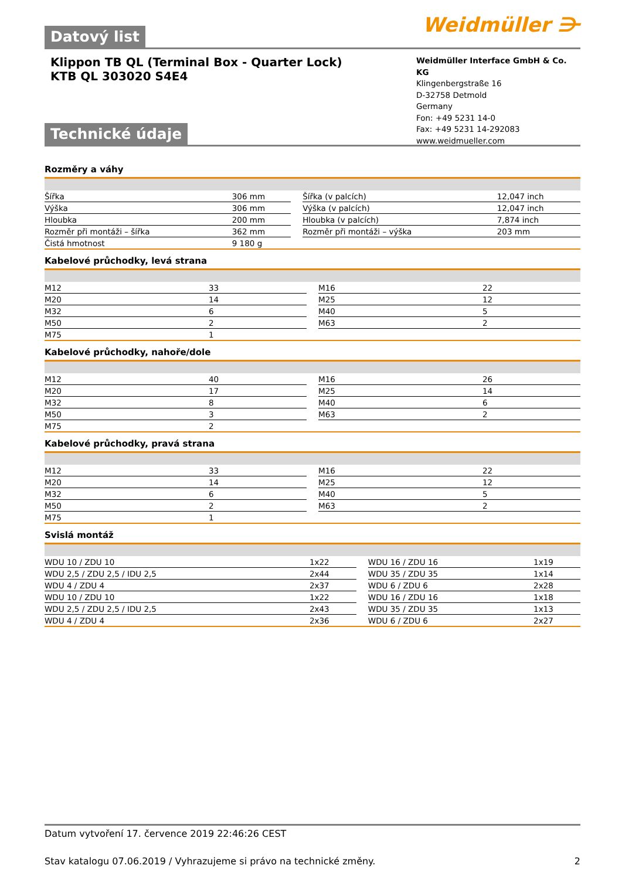Weidmüller ⋺
Datový list
Klippon TB QL (Terminal Box - Quarter Lock)
KTB QL 303020 S4E4
Weidmüller Interface GmbH & Co. KG
Klingenbergstraße 16
D-32758 Detmold
Germany
Fon: +49 5231 14-0
Fax: +49 5231 14-292083
www.weidmueller.com
Technické údaje
Rozměry a váhy
| Šířka | 306 mm | | Šířka (v palcích) | 12,047 inch |
| Výška | 306 mm | | Výška (v palcích) | 12,047 inch |
| Hloubka | 200 mm | | Hloubka (v palcích) | 7,874 inch |
| Rozměr při montáži – šířka | 362 mm | | Rozměr při montáži – výška | 203 mm |
| Čistá hmotnost | 9 180 g | | | |
Kabelové průchodky, levá strana
| M12 | 33 | | M16 | 22 |
| M20 | 14 | | M25 | 12 |
| M32 | 6 | | M40 | 5 |
| M50 | 2 | | M63 | 2 |
| M75 | 1 | | | |
Kabelové průchodky, nahoře/dole
| M12 | 40 | | M16 | 26 |
| M20 | 17 | | M25 | 14 |
| M32 | 8 | | M40 | 6 |
| M50 | 3 | | M63 | 2 |
| M75 | 2 | | | |
Kabelové průchodky, pravá strana
| M12 | 33 | | M16 | 22 |
| M20 | 14 | | M25 | 12 |
| M32 | 6 | | M40 | 5 |
| M50 | 2 | | M63 | 2 |
| M75 | 1 | | | |
Svislá montáž
| WDU 10 / ZDU 10 | 1x22 | | WDU 16 / ZDU 16 | 1x19 |
| WDU 2,5 / ZDU 2,5 / IDU 2,5 | 2x44 | | WDU 35 / ZDU 35 | 1x14 |
| WDU 4 / ZDU 4 | 2x37 | | WDU 6 / ZDU 6 | 2x28 |
| WDU 10 / ZDU 10 | 1x22 | | WDU 16 / ZDU 16 | 1x18 |
| WDU 2,5 / ZDU 2,5 / IDU 2,5 | 2x43 | | WDU 35 / ZDU 35 | 1x13 |
| WDU 4 / ZDU 4 | 2x36 | | WDU 6 / ZDU 6 | 2x27 |
Datum vytvoření 17. července 2019 22:46:26 CEST
Stav katalogu 07.06.2019 / Vyhrazujeme si právo na technické změny. 2